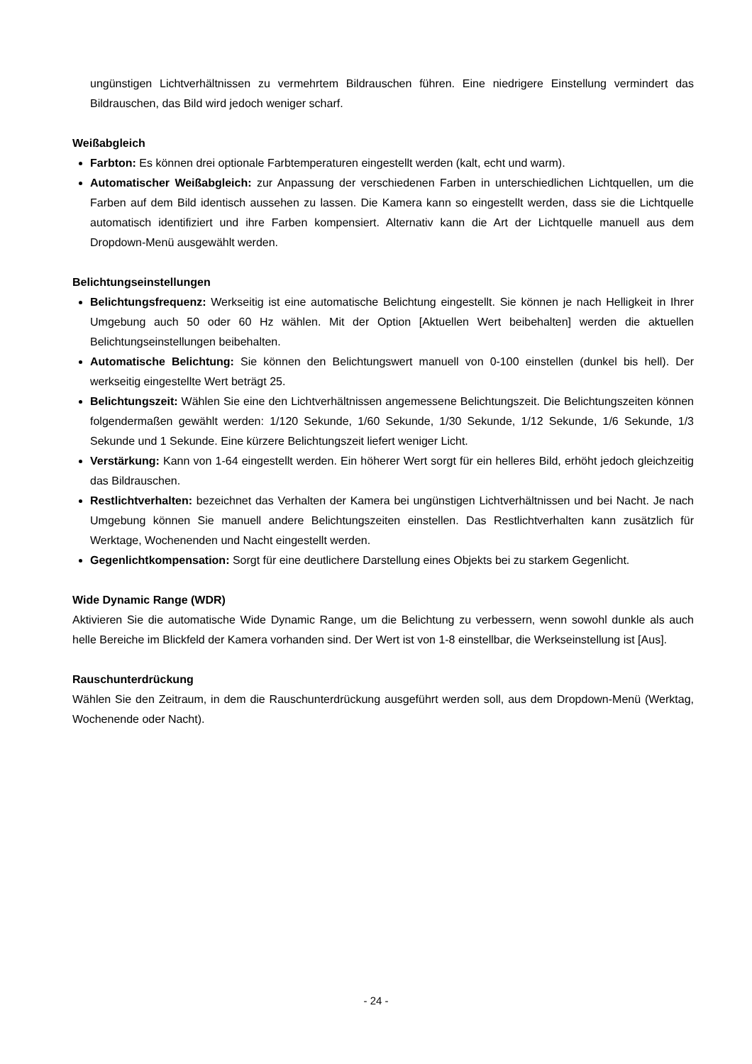ungünstigen Lichtverhältnissen zu vermehrtem Bildrauschen führen. Eine niedrigere Einstellung vermindert das Bildrauschen, das Bild wird jedoch weniger scharf.
Weißabgleich
Farbton: Es können drei optionale Farbtemperaturen eingestellt werden (kalt, echt und warm).
Automatischer Weißabgleich: zur Anpassung der verschiedenen Farben in unterschiedlichen Lichtquellen, um die Farben auf dem Bild identisch aussehen zu lassen. Die Kamera kann so eingestellt werden, dass sie die Lichtquelle automatisch identifiziert und ihre Farben kompensiert. Alternativ kann die Art der Lichtquelle manuell aus dem Dropdown-Menü ausgewählt werden.
Belichtungseinstellungen
Belichtungsfrequenz: Werkseitig ist eine automatische Belichtung eingestellt. Sie können je nach Helligkeit in Ihrer Umgebung auch 50 oder 60 Hz wählen. Mit der Option [Aktuellen Wert beibehalten] werden die aktuellen Belichtungseinstellungen beibehalten.
Automatische Belichtung: Sie können den Belichtungswert manuell von 0-100 einstellen (dunkel bis hell). Der werkseitig eingestellte Wert beträgt 25.
Belichtungszeit: Wählen Sie eine den Lichtverhältnissen angemessene Belichtungszeit. Die Belichtungszeiten können folgendermaßen gewählt werden: 1/120 Sekunde, 1/60 Sekunde, 1/30 Sekunde, 1/12 Sekunde, 1/6 Sekunde, 1/3 Sekunde und 1 Sekunde. Eine kürzere Belichtungszeit liefert weniger Licht.
Verstärkung: Kann von 1-64 eingestellt werden. Ein höherer Wert sorgt für ein helleres Bild, erhöht jedoch gleichzeitig das Bildrauschen.
Restlichtverhalten: bezeichnet das Verhalten der Kamera bei ungünstigen Lichtverhältnissen und bei Nacht. Je nach Umgebung können Sie manuell andere Belichtungszeiten einstellen. Das Restlichtverhalten kann zusätzlich für Werktage, Wochenenden und Nacht eingestellt werden.
Gegenlichtkompensation: Sorgt für eine deutlichere Darstellung eines Objekts bei zu starkem Gegenlicht.
Wide Dynamic Range (WDR)
Aktivieren Sie die automatische Wide Dynamic Range, um die Belichtung zu verbessern, wenn sowohl dunkle als auch helle Bereiche im Blickfeld der Kamera vorhanden sind. Der Wert ist von 1-8 einstellbar, die Werkseinstellung ist [Aus].
Rauschunterdrückung
Wählen Sie den Zeitraum, in dem die Rauschunterdrückung ausgeführt werden soll, aus dem Dropdown-Menü (Werktag, Wochenende oder Nacht).
- 24 -